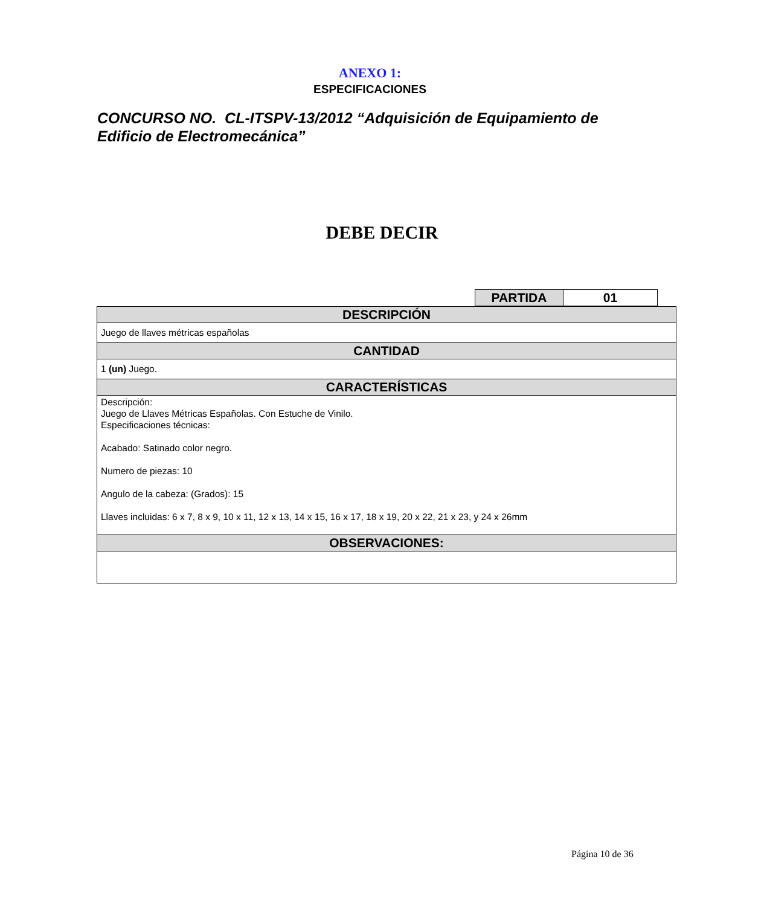ANEXO 1:
ESPECIFICACIONES
CONCURSO NO. CL-ITSPV-13/2012 “Adquisición de Equipamiento de Edificio de Electromecánica”
DEBE DECIR
| PARTIDA | 01 |
| DESCRIPCIÓN |
| --- |
| Juego de llaves métricas españolas |
| CANTIDAD |
| 1 (un) Juego. |
| CARACTERÍSTICAS |
| Descripción: Juego de Llaves Métricas Españolas. Con Estuche de Vinilo. Especificaciones técnicas: Acabado: Satinado color negro. Numero de piezas: 10 Angulo de la cabeza: (Grados): 15 Llaves incluidas: 6 x 7, 8 x 9, 10 x 11, 12 x 13, 14 x 15, 16 x 17, 18 x 19, 20 x 22, 21 x 23, y 24 x 26mm |
| OBSERVACIONES: |
Página 10 de 36